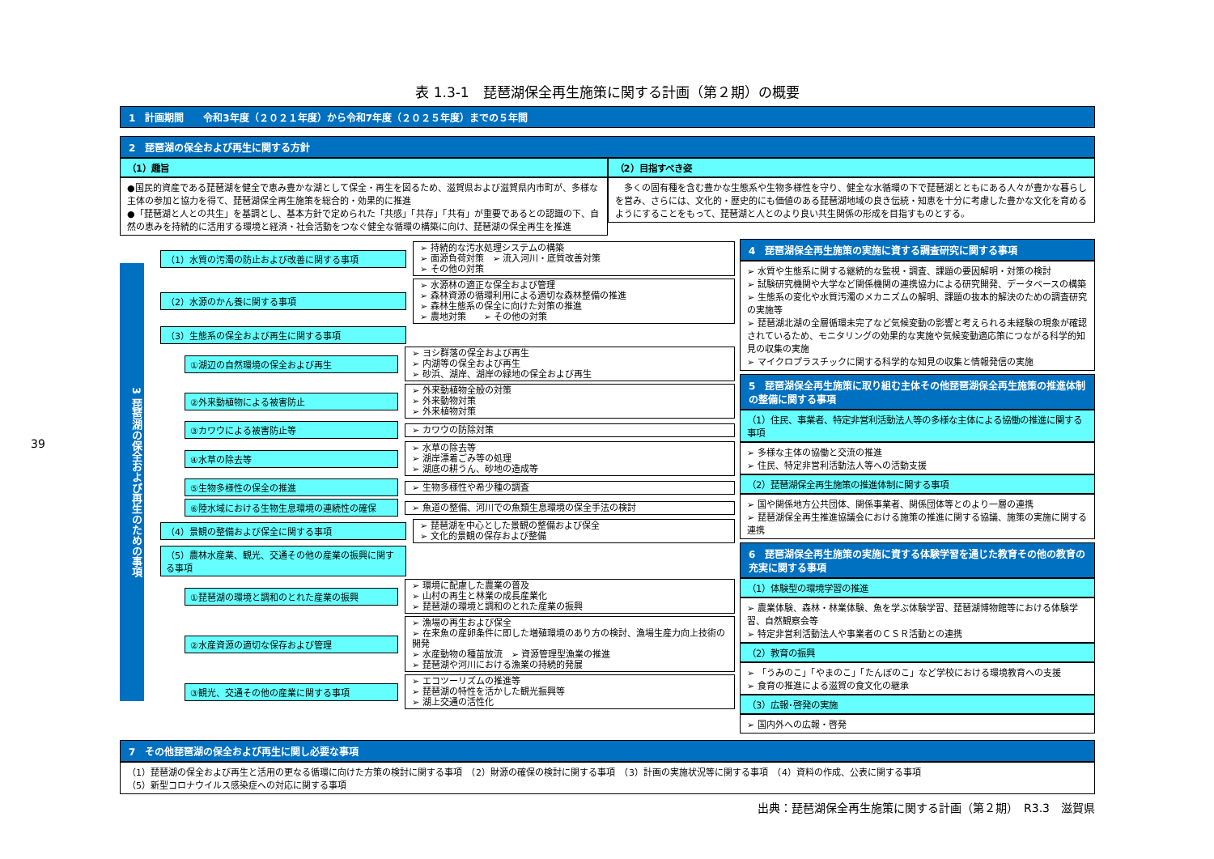39
表 1.3-1　琵琶湖保全再生施策に関する計画（第２期）の概要
1　計画期間　　令和3年度（２０２１年度）から令和7年度（２０２５年度）までの５年間
2　琵琶湖の保全および再生に関する方針
（1）趣旨
●国民的資産である琵琶湖を健全で恵み豊かな湖として保全・再生を図るため、滋賀県および滋賀県内市町が、多様な主体の参加と協力を得て、琵琶湖保全再生施策を総合的・効果的に推進
●「琵琶湖と人との共生」を基調とし、基本方針で定められた「共感」「共存」「共有」が重要であるとの認識の下、自然の恵みを持続的に活用する環境と経済・社会活動をつなぐ健全な循環の構築に向け、琵琶湖の保全再生を推進
（2）目指すべき姿
　多くの固有種を含む豊かな生態系や生物多様性を守り、健全な水循環の下で琵琶湖とともにある人々が豊かな暮らしを営み、さらには、文化的・歴史的にも価値のある琵琶湖地域の良き伝統・知恵を十分に考慮した豊かな文化を育めるようにすることをもって、琵琶湖と人とのより良い共生関係の形成を目指すものとする。
3 琵琶湖の保全および再生のための事項
（1）水質の汚濁の防止および改善に関する事項
➢ 持続的な汚水処理システムの構築
➢ 面源負荷対策　➢ 流入河川・底質改善対策
➢ その他の対策
（2）水源のかん養に関する事項
➢ 水源林の適正な保全および管理
➢ 森林資源の循環利用による適切な森林整備の推進
➢ 森林生態系の保全に向けた対策の推進
➢ 農地対策　　➢ その他の対策
（3）生態系の保全および再生に関する事項
①湖辺の自然環境の保全および再生
➢ ヨシ群落の保全および再生
➢ 内湖等の保全および再生
➢ 砂浜、湖岸、湖岸の緑地の保全および再生
②外来動植物による被害防止
➢ 外来動植物全般の対策
➢ 外来動物対策
➢ 外来植物対策
③カワウによる被害防止等
➢ カワウの防除対策
④水草の除去等
➢ 水草の除去等
➢ 湖岸漂着ごみ等の処理
➢ 湖底の耕うん、砂地の造成等
⑤生物多様性の保全の推進
➢ 生物多様性や希少種の調査
⑥陸水域における生物生息環境の連続性の確保
➢ 魚道の整備、河川での魚類生息環境の保全手法の検討
（4）景観の整備および保全に関する事項
➢ 琵琶湖を中心とした景観の整備および保全
➢ 文化的景観の保存および整備
（5）農林水産業、観光、交通その他の産業の振興に関する事項
①琵琶湖の環境と調和のとれた産業の振興
➢ 環境に配慮した農業の普及
➢ 山村の再生と林業の成長産業化
➢ 琵琶湖の環境と調和のとれた産業の振興
②水産資源の適切な保存および管理
➢ 漁場の再生および保全
➢ 在来魚の産卵条件に即した増殖環境のあり方の検討、漁場生産力向上技術の開発
➢ 水産動物の種苗放流　➢ 資源管理型漁業の推進
➢ 琵琶湖や河川における漁業の持続的発展
③観光、交通その他の産業に関する事項
➢ エコツーリズムの推進等
➢ 琵琶湖の特性を活かした観光振興等
➢ 湖上交通の活性化
4　琵琶湖保全再生施策の実施に資する調査研究に関する事項
➢ 水質や生態系に関する継続的な監視・調査、課題の要因解明・対策の検討
➢ 試験研究機関や大学など関係機関の連携協力による研究開発、データベースの構築
➢ 生態系の変化や水質汚濁のメカニズムの解明、課題の抜本的解決のための調査研究の実施等
➢ 琵琶湖北湖の全層循環未完了など気候変動の影響と考えられる未経験の現象が確認されているため、モニタリングの効果的な実施や気候変動適応策につながる科学的知見の収集の実施
➢ マイクロプラスチックに関する科学的な知見の収集と情報発信の実施
5　琵琶湖保全再生施策に取り組む主体その他琵琶湖保全再生施策の推進体制の整備に関する事項
（1）住民、事業者、特定非営利活動法人等の多様な主体による協働の推進に関する事項
➢ 多様な主体の協働と交流の推進
➢ 住民、特定非営利活動法人等への活動支援
（2）琵琶湖保全再生施策の推進体制に関する事項
➢ 国や関係地方公共団体、関係事業者、関係団体等とのより一層の連携
➢ 琵琶湖保全再生推進協議会における施策の推進に関する協議、施策の実施に関する連携
6　琵琶湖保全再生施策の実施に資する体験学習を通じた教育その他の教育の充実に関する事項
（1）体験型の環境学習の推進
➢ 農業体験、森林・林業体験、魚を学ぶ体験学習、琵琶湖博物館等における体験学習、自然観察会等
➢ 特定非営利活動法人や事業者のＣＳＲ活動との連携
（2）教育の振興
➢ 「うみのこ」「やまのこ」「たんぼのこ」など学校における環境教育への支援
➢ 食育の推進による滋賀の食文化の継承
（3）広報･啓発の実施
➢ 国内外への広報・啓発
7　その他琵琶湖の保全および再生に関し必要な事項
（1）琵琶湖の保全および再生と活用の更なる循環に向けた方策の検討に関する事項　（2）財源の確保の検討に関する事項　（3）計画の実施状況等に関する事項　（4）資料の作成、公表に関する事項
（5）新型コロナウイルス感染症への対応に関する事項
出典：琵琶湖保全再生施策に関する計画（第２期）　R3.3　滋賀県